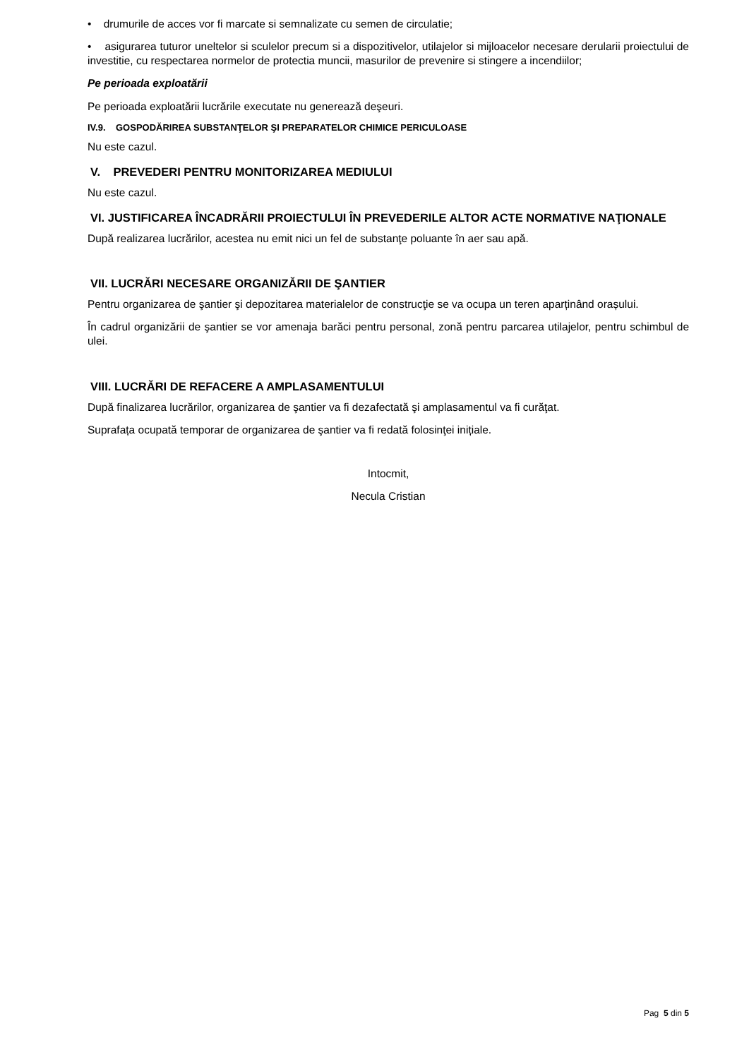• drumurile de acces vor fi marcate si semnalizate cu semen de circulatie;
• asigurarea tuturor uneltelor si sculelor precum si a dispozitivelor, utilajelor si mijloacelor necesare derularii proiectului de investitie, cu respectarea normelor de protectia muncii, masurilor de prevenire si stingere a incendiilor;
Pe perioada exploatării
Pe perioada exploatării lucrările executate nu generează deşeuri.
IV.9. GOSPODĂRIREA SUBSTANŢELOR ŞI PREPARATELOR CHIMICE PERICULOASE
Nu este cazul.
V. PREVEDERI PENTRU MONITORIZAREA MEDIULUI
Nu este cazul.
VI. JUSTIFICAREA ÎNCADRĂRII PROIECTULUI ÎN PREVEDERILE ALTOR ACTE NORMATIVE NAŢIONALE
După realizarea lucrărilor, acestea nu emit nici un fel de substanţe poluante în aer sau apă.
VII. LUCRĂRI NECESARE ORGANIZĂRII DE ŞANTIER
Pentru organizarea de şantier şi depozitarea materialelor de construcţie se va ocupa un teren aparținând orașului.
În cadrul organizării de şantier se vor amenaja barăci pentru personal, zonă pentru parcarea utilajelor, pentru schimbul de ulei.
VIII. LUCRĂRI DE REFACERE A AMPLASAMENTULUI
După finalizarea lucrărilor, organizarea de şantier va fi dezafectată şi amplasamentul va fi curăţat.
Suprafața ocupată temporar de organizarea de şantier va fi redată folosinţei inițiale.
Intocmit,
Necula Cristian
Pag 5 din 5